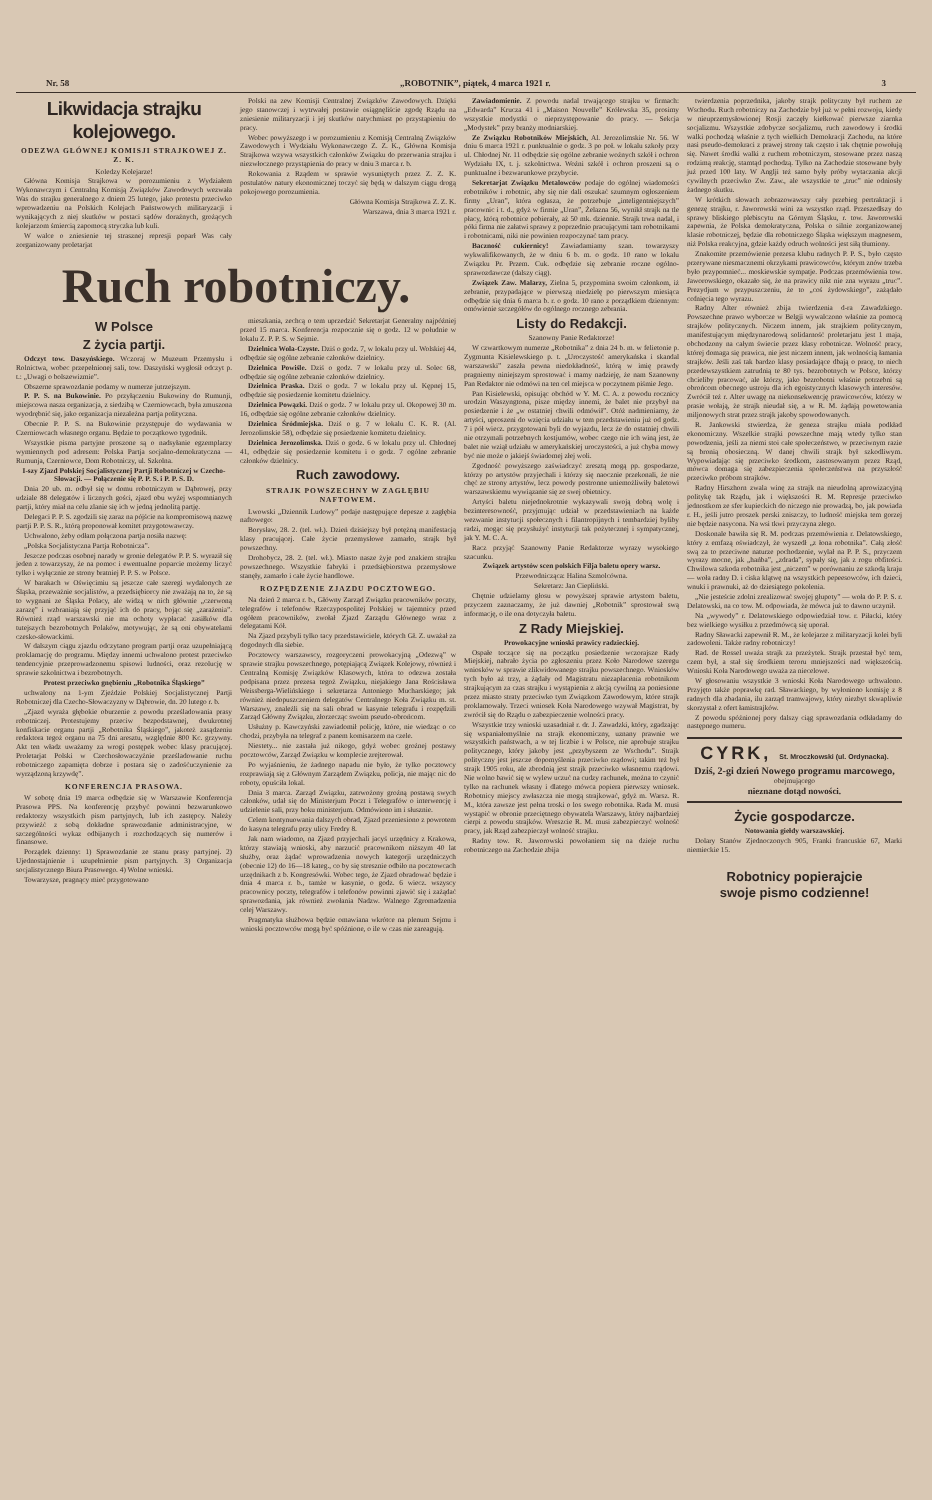Nr. 58 „ROBOTNIK”, piątek, 4 marca 1921 r. 3
Likwidacja strajku kolejowego.
ODEZWA GŁÓWNEJ KOMISJI STRAJKOWEJ Z. Z. K.
Koledzy Kolejarze!
Główna Komisja Strajkowa w porozumieniu z Wydziałem Wykonawczym i Centralną Komisją Związków Zawodowych wezwała Was do strajku generalnego z dniem 25 lutego, jako protestu przeciwko wprowadzeniu na Polskich Kolejach Państwowych militaryzacji i wynikających z niej skutków w postaci sądów doraźnych, grożących kolejarzom śmiercią zapomocą stryczka lub kuli.
W walce o zniesienie tej strasznej represji poparł Was cały zorganizowany proletarjat
Polski na zew Komisji Centralnej Związków Zawodowych. Dzięki jego stanowczej i wytrwałej postawie osiągnęliście zgodę Rządu na zniesienie militaryzacji i jej skutków natychmiast po przystąpieniu do pracy.
Wobec powyższego i w porozumieniu z Komisją Centralną Związków Zawodowych i Wydziału Wykonawczego Z. Z. K., Główna Komisja Strajkowa wzywa wszystkich członków Związku do przerwania strajku i niezwłocznego przystąpienia do pracy w dniu 3 marca r. b.
Rokowania z Rządem w sprawie wysuniętych przez Z. Z. K. postulatów natury ekonomicznej toczyć się będą w dalszym ciągu drogą pokojowego porozumienia.
Główna Komisja Strajkowa Z. Z. K.
Warszawa, dnia 3 marca 1921 r.
Ruch robotniczy.
W Polsce
Z życia partji.
Odczyt tow. Daszyńskiego. Wczoraj w Muzeum Przemysłu i Rolnictwa, wobec przepełnionej sali, tow. Daszyński wygłosił odczyt p. t.: „Uwagi o bolszewizmie”.
Obszerne sprawozdanie podamy w numerze jutrzejszym.
P. P. S. na Bukowinie. Po przyłączeniu Bukowiny do Rumunji, miejscowa nasza organizacja, z siedzibą w Czerniowcach, była zmuszona wyodrębnić się, jako organizacja niezależna partja polityczna.
Obecnie P. P. S. na Bukowinie przystępuje do wydawania w Czerniowcach własnego organu. Będzie to początkowo tygodnik.
Wszystkie pisma partyjne proszone są o nadsyłanie egzemplarzy wymiennych pod adresem: Polska Partja socjalno-demokratyczna — Rumunja, Czerniowce, Dom Robotniczy, ul. Szkolna.
I-szy Zjazd Polskiej Socjalistycznej Partji Robotniczej w Czecho-Słowacji. — Połączenie się P. P. S. i P. P. S. D.
Dnia 20 ub. m. odbył się w domu robotniczym w Dąbrowej, przy udziale 88 delegatów i licznych gości, zjazd obu wyżej wspomnianych partji, który miał na celu zlanie się ich w jedną jednolitą partję.
Delegaci P. P. S. zgodzili się zaraz na pójście na kompromisową nazwę partji P. P. S. R., którą proponował komitet przygotowawczy.
Uchwalono, żeby odłam połączona partja nosiła nazwę:
„Polska Socjalistyczna Partja Robotnicza”.
Jeszcze podczas osobnej narady w gronie delegatów P. P. S. wyraził się jeden z towarzyszy, że na pomoc i ewentualne poparcie możemy liczyć tylko i wyłącznie ze strony bratniej P. P. S. w Polsce.
W barakach w Oświęcimiu są jeszcze całe szeregi wydalonych ze Śląska, przeważnie socjalistów, a przedsiębiorcy nie zważają na to, że są to wygnani ze Śląska Polacy, ale widzą w nich głównie „czerwoną zarazę” i wzbraniają się przyjąć ich do pracy, bojąc się „zarażenia”. Również rząd warszawski nie ma ochoty wypłacać zasiłków dla tutejszych bezrobotnych Polaków, motywując, że są oni obywatelami czesko-słowackimi.
W dalszym ciągu zjazdu odczytano program partji oraz uzupełniającą proklamację do programu. Między innemi uchwalono protest przeciwko tendencyjnie przeprowadzonemu spisowi ludności, oraz rezolucję w sprawie szkolnictwa i bezrobotnych.
Protest przeciwko gnębieniu „Robotnika Śląskiego”
uchwalony na 1-ym Zjeździe Polskiej Socjalistycznej Partji Robotniczej dla Czecho-Słowaczyzny w Dąbrowie, dn. 20 lutego r. b.
„Zjazd wyraża głębokie oburzenie z powodu prześladowania prasy robotniczej. Protestujemy przeciw bezpodstawnej, dwukrotnej konfiskacie organu partji „Robotnika Śląskiego”, jakoteż zasądzeniu redaktora tegoż organu na 75 dni aresztu, względnie 800 Kc. grzywny. Akt ten władz uważamy za wrogi postępek wobec klasy pracującej. Proletarjat Polski w Czechosłowaczyźnie prześladowanie ruchu robotniczego zapamięta dobrze i postara się o zadośćuczynienie za wyrządzoną krzywdę”.
KONFERENCJA PRASOWA.
W sobotę dnia 19 marca odbędzie się w Warszawie Konferencja Prasowa PPS. Na konferencję przybyć powinni bezwarunkowo redaktorzy wszystkich pism partyjnych, lub ich zastępcy. Należy przywieźć z sobą dokładne sprawozdanie administracyjne, w szczególności wykaz odbijanych i rozchodzących się numerów i finansowe.
Porządek dzienny: 1) Sprawozdanie ze stanu prasy partyjnej. 2) Ujednostajnienie i uzupełnienie pism partyjnych. 3) Organizacja socjalistycznego Biura Prasowego. 4) Wolne wnioski.
Towarzysze, pragnący mieć przygotowano
mieszkania, zechcą o tem uprzedzić Sekretarjat Generalny najpóźniej przed 15 marca. Konferencja rozpocznie się o godz. 12 w południe w lokalu Z. P. P. S. w Sejmie.
Dzielnica Wola-Czyste. Dziś o godz. 7, w lokalu przy ul. Wolskiej 44, odbędzie się ogólne zebranie członków dzielnicy.
Dzielnica Powiśle. Dziś o godz. 7 w lokalu przy ul. Solec 68, odbędzie się ogólne zebranie członków dzielnicy.
Dzielnica Praska. Dziś o godz. 7 w lokalu przy ul. Kępnej 15, odbędzie się posiedzenie komitetu dzielnicy.
Dzielnica Powązki. Dziś o godz. 7 w lokalu przy ul. Okopowej 30 m. 16, odbędzie się ogólne zebranie członków dzielnicy.
Dzielnica Śródmiejska. Dziś o g. 7 w lokalu C. K. R. (Al. Jerozolimskie 58), odbędzie się posiedzenie komitetu dzielnicy.
Dzielnica Jerozolimska. Dziś o godz. 6 w lokalu przy ul. Chłodnej 41, odbędzie się posiedzenie komitetu i o godz. 7 ogólne zebranie członków dzielnicy.
Ruch zawodowy.
STRAJK POWSZECHNY W ZAGŁĘBIU NAFTOWEM.
Lwowski „Dziennik Ludowy” podaje następujące depesze z zagłębia naftowego:
Borysław, 28. 2. (tel. wł.). Dzień dzisiejszy był potężną manifestacją klasy pracującej. Całe życie przemysłowe zamarło, strajk był powszechny.
Drohobycz, 28. 2. (tel. wł.). Miasto nasze żyje pod znakiem strajku powszechnego. Wszystkie fabryki i przedsiębiorstwa przemysłowe stanęły, zamarło i całe życie handlowe.
ROZPĘDZENIE ZJAZDU POCZTOWEGO.
Na dzień 2 marca r. b., Główny Zarząd Związku pracowników poczty, telegrafów i telefonów Rzeczypospolitej Polskiej w tajemnicy przed ogółem pracowników, zwołał Zjazd Zarządu Głównego wraz z delegatami Kół.
Na Zjazd przybyli tylko tacy przedstawiciele, których Gł. Z. uważał za dogodnych dla siebie.
Pocztowcy warszawscy, rozgoryczeni prowokacyjną „Odezwą” w sprawie strajku powszechnego, potępiającą Związek Kolejowy, również i Centralną Komisję Związków Klasowych, która to odezwa została podpisana przez prezesa tegoż Związku, niejakiego Jana Rościsława Weissberga-Wielińskiego i sekretarza Antoniego Mucharskiego; jak również niedopuszczeniem delegatów Centralnego Koła Związku m. st. Warszawy, znaleźli się na sali obrad w kasynie telegrafu i rozpędzili Zarząd Główny Związku, złorzecząc swoim pseudo-obrońcom.
Usłużny p. Kawczyński zawiadomił policję, które, nie wiedząc o co chodzi, przybyła na telegraf z panem komisarzem na czele.
Niestety... nie zastała już nikogo, gdyż wobec groźnej postawy pocztowców, Zarząd Związku w komplecie zrejterował.
Po wyjaśnieniu, że żadnego napadu nie było, że tylko pocztowcy rozprawiają się z Głównym Zarządem Związku, policja, nie mając nic do roboty, opuściła lokal.
Dnia 3 marca. Zarząd Związku, zatrwożony groźną postawą swych członków, udał się do Ministerjum Poczt i Telegrafów o interwencję i udzielenie sali, przy boku ministerjum. Odmówiono im i słusznie.
Celem kontynuowania dalszych obrad, Zjazd przeniesiono z powrotem do kasyna telegrafu przy ulicy Fredry 8.
Jak nam wiadomo, na Zjazd przyjechali jacyś urzędnicy z Krakowa, którzy stawiają wnioski, aby narzucić pracownikom niższym 40 lat służby, oraz żądać wprowadzenia nowych kategorji urzędniczych (obecnie 12) do 16—18 kateg., co by się stresznie odbiło na pocztowcach urzędnikach z b. Kongresówki. Wobec tego, że Zjazd obradować będzie i dnia 4 marca r. b., tamże w kasynie, o godz. 6 wiecz. wszyscy pracownicy poczty, telegrafów i telefonów powinni zjawić się i zażądać sprawozdania, jak również zwołania Nadzw. Walnego Zgromadzenia celej Warszawy.
Pragmatyka służbowa będzie omawiana wkrótce na plenum Sejmu i wnioski pocztowców mogą być spóźnione, o ile w czas nie zareagują.
Zawiadomienie. Z powodu nadal trwającego strajku w firmach: „Edwarda” Krucza 41 i „Maison Nouvelle” Królewska 35, prosimy wszystkie modystki o nieprzystępowanie do pracy. — Sekcja „Modystek” przy branży modniarskiej.
Ze Związku Robotników Miejskich, Al. Jerozolimskie Nr. 56. W dniu 6 marca 1921 r. punktualnie o godz. 3 po poł. w lokalu szkoły przy ul. Chłodnej Nr. 11 odbędzie się ogólne zebranie woźnych szkół i ochron Wydziału IX, t. j. szkolnictwa. Woźni szkół i ochron proszeni są o punktualne i bezwarunkowe przybycie.
Sekretarjat Związku Metalowców podaje do ogólnej wiadomości robotników i robotnic, aby się nie dali oszukać szumnym ogłoszeniem firmy „Uran”, która ogłasza, że potrzebuje „inteligentniejszych” pracownic i t. d., gdyż w firmie „Uran”, Żelazna 56, wynikł strajk na tle płacy, którą robotnice pobierały, aż 50 mk. dziennie. Strajk trwa nadal, i póki firma nie załatwi sprawy z poprzednio pracującymi tam robotnikami i robotnicami, niki nie powinien rozpoczynać tam pracy.
Baczność cukiernicy! Zawiadamiamy szan. towarzyszy wykwalifikowanych, że w dniu 6 b. m. o godz. 10 rano w lokalu Związku Pr. Przem. Cuk. odbędzie się zebranie roczne ogólno-sprawozdawcze (dalszy ciąg).
Związek Zaw. Malarzy, Zielna 5, przypomina swoim członkom, iż zebranie, przypadające w pierwszą niedzielę po pierwszym miesiąca odbędzie się dnia 6 marca b. r. o godz. 10 rano z porządkiem dziennym: omówienie szczegółów do ogólnego rocznego zebrania.
Listy do Redakcji.
Szanowny Panie Redaktorze!
W czwartkowym numerze „Robotnika” z dnia 24 b. m. w felietonie p. Zygmunta Kisielewskiego p. t. „Uroczystość amerykańska i skandal warszawski” zaszła pewna niedokładność, którą w imię prawdy pragniemy niniejszym sprostować i mamy nadzieję, że nam Szanowny Pan Redaktor nie odmówi na ten cel miejsca w poczytnem piśmie Jego.
Pan Kisielewski, opisując obchód w Y. M. C. A. z powodu rocznicy urodzin Waszyngtona, pisze między innemi, że balet nie przybył na posiedzenie i że „w ostatniej chwili odmówił”. Otóż nadmieniamy, że artyści, uproszeni do wzięcia udziału w tem przedstawieniu już od godz. 7 i pół wiecz. przygotowani byli do wyjazdu, lecz że do ostatniej chwili nie otrzymali potrzebnych kostjumów, wobec czego nie ich winą jest, że balet nie wziął udziału w amerykańskiej uroczystości, a już chyba mowy być nie może o jakiejś świadomej złej woli.
Zgodność powyższego zaświadczyć zresztą mogą pp. gospodarze, którzy po artystów przyjechali i którzy się naocznie przekonali, że nie chęć ze strony artystów, lecz powody postronne uniemożliwiły baletowi warszawskiemu wywiązanie się ze swej obietnicy.
Artyści baletu niejednokrotnie wykazywali swoją dobrą wolę i bezinteresowność, przyjmując udział w przedstawieniach na każde wezwanie instytucji społecznych i filantropijnych i tembardziej byliby radzi, mogąc się przysłużyć instytucji tak pożytecznej i sympatycznej, jak Y. M. C. A.
Racz przyjąć Szanowny Panie Redaktorze wyrazy wysokiego szacunku.
Związek artystów scen polskich Filja baletu opery warsz.
Przewodnicząca: Halina Szmolcówna.
Sekretarz: Jan Ciepliński.
Chętnie udzielamy głosu w powyższej sprawie artystom baletu, przyczem zaznaczamy, że już dawniej „Robotnik” sprostował swą informację, o ile ona dotyczyła baletu.
Z Rady Miejskiej.
Prowokacyjne wnioski prawicy radzieckiej.
Ospałe toczące się na początku posiedzenie wczorajsze Rady Miejskiej, nabrało życia po zgłoszeniu przez Koło Narodowe szeregu wniosków w sprawie zlikwidowanego strajku powszechnego. Wniosków tych było aż trzy, a żądały od Magistratu niezapłacenia robotnikom strajkującym za czas strajku i wystąpienia z akcją cywilną za poniesione przez miasto straty przeciwko tym Związkom Zawodowym, które strajk proklamowały. Trzeci wniosek Koła Narodowego wzywał Magistrat, by zwrócił się do Rządu o zabezpieczenie wolności pracy.
Wszystkie trzy wnioski uzasadniał r. dr. J. Zawadzki, który, zgadzając się wspaniałomyślnie na strajk ekonomiczny, uznany prawnie we wszystkich państwach, a w tej liczbie i w Polsce, nie aprobuje strajku politycznego, który jakoby jest „przybyszem ze Wschodu”. Strajk polityczny jest jeszcze dopomyślenia przeciwko rządowi; takim też był strajk 1905 roku, ale zbrodnią jest strajk przeciwko własnemu rządowi. Nie wolno bawić się w wylew uczuć na cudzy rachunek, można to czynić tylko na rachunek własny i dlatego mówca popiera pierwszy wniosek. Robotnicy miejscy zwłaszcza nie mogą strajkować, gdyż m. Warsz. R. M., która zawsze jest pełna troski o los swego robotnika. Rada M. musi wystąpić w obronie przeciętnego obywatela Warszawy, który najbardziej cierpi z powodu strajków. Wreszcie R. M. musi zabezpieczyć wolność pracy, jak Rząd zabezpieczył wolność strajku.
Radny tow. R. Jaworowski powołaniem się na dzieje ruchu robotniczego na Zachodzie zbija
twierdzenia poprzednika, jakoby strajk polityczny był ruchem ze Wschodu. Ruch robotniczy na Zachodzie był już w pełni rozwoju, kiedy w nieuprzemysłowionej Rosji zaczęły kiełkować pierwsze ziarnka socjalizmu. Wszystkie zdobycze socjalizmu, ruch zawodowy i środki walki pochodzą właśnie z tych wielkich Demokracji Zachodu, na które nasi pseudo-demokraci z prawej strony tak często i tak chętnie powołują się. Nawet środki walki z ruchem robotniczym, stosowane przez naszą rodzimą reakcję, stamtąd pochodzą. Tylko na Zachodzie stosowane były już przed 100 laty. W Anglji też samo były próby wytaczania akcji cywilnych przeciwko Zw. Zaw., ale wszystkie te „truc” nie odniosły żadnego skutku.
W krótkich słowach zobrazowawszy cały przebieg pertraktacji i genezę strajku, r. Jaworowski wini za wszystko rząd. Przeszedłszy do sprawy bliskiego plebiscytu na Górnym Śląsku, r. tow. Jaworowski zapewnia, że Polska demokratyczna, Polska o silnie zorganizowanej klasie robotniczej, będzie dla robotniczego Śląska większym magnesem, niż Polska reakcyjna, gdzie każdy odruch wolności jest siłą tłumiony.
Znakomite przemówienie prezesa klubu radnych P. P. S., było często przerywane niesmacznemi okrzykami prawicowców, którym znów trzeba było przypomnieć... moskiewskie sympatje. Podczas przemówienia tow. Jaworowskiego, okazało się, że na prawicy nikt nie zna wyrazu „truc”. Prezydjum w przypuszczeniu, że to „coś żydowskiego”, zażądało cofnięcia tego wyrazu.
Radny Alter również zbija twierdzenia d-ra Zawadzkiego. Powszechne prawo wyborcze w Belgji wywalczono właśnie za pomocą strajków politycznych. Niczem innem, jak strajkiem politycznym, manifestującym międzynarodową solidarność proletarjatu jest 1 maja, obchodzony na całym świecie przez klasy robotnicze. Wolność pracy, której domaga się prawica, nie jest niczem innem, jak wolnością łamania strajków. Jeśli zaś tak bardzo klasy posiadające dbają o pracę, to niech przedewszystkiem zatrudnią te 80 tys. bezrobotnych w Polsce, którzy chcieliby pracować, ale którzy, jako bezrobotni właśnie potrzebni są obrońcom obecnego ustroju dla ich egoistycznych klasowych interesów. Zwrócił też r. Alter uwagę na niekonsekwencję prawicowców, którzy w prasie wołają, że strajk nieudał się, a w R. M. żądają powetowania miljonowych strat przez strajk jakoby spowodowanych.
R. Jankowski stwierdza, że geneza strajku miała podkład ekonomiczny. Wszelkie strajki powszechne mają wtedy tylko stan powodzenia, jeśli za niemi stoi całe społeczeństwo, w przeciwnym razie są bronią obosieczną. W danej chwili strajk był szkodliwym. Wypowiadając się przeciwko środkom, zastosowanym przez Rząd, mówca domaga się zabezpieczenia społeczeństwa na przyszłość przeciwko próbom strajków.
Radny Hirszhorn zwala winę za strajk na nieudolną aprowizacyjną politykę tak Rządu, jak i większości R. M. Represje przeciwko jednostkom ze sfer kupieckich do niczego nie prowadzą, bo, jak powiada r. H., jeśli jutro proszek perski zniszczy, to ludność miejska tem gorzej nie będzie nasycona. Na wsi tkwi przyczyna złego.
Doskonale bawiła się R. M. podczas przemówienia r. Delatowskiego, który z emfazą oświadczył, że wyszedł „z łona robotnika”. Całą złość swą za to przeciwne naturze pochodzenie, wylał na P. P. S., przyczem wyrazy mocne, jak „hańba”, „zdrada”, sypały się, jak z rogu obfitości. Chwilowa szkoda robotnika jest „niczem” w porównaniu ze szkodą kraju — woła radny D. i ciska klątwę na wszystkich pepeesowców, ich dzieci, wnuki i prawnuki, aż do dziesiątego pokolenia.
„Nie jesteście zdolni zrealizować swojej głupoty” — woła do P. P. S. r. Delatowski, na co tow. M. odpowiada, że mówca już to dawno uczynił.
Na „wywody” r. Delatowskiego odpowiedział tow. r. Piłacki, który bez wielkiego wysiłku z przedmówcą się uporał.
Radny Sławacki zapewnił R. M., że kolejarze z militaryzacji kolei byli zadowoleni. Także radny robotniczy!
Rad. de Rossel uważa strajk za przeżytek. Strajk przestał być tem, czem był, a stał się środkiem teroru mniejszości nad większością. Wnioski Koła Narodowego uważa za niecelowe.
W głosowaniu wszystkie 3 wnioski Koła Narodowego uchwalono. Przyjęto także poprawkę rad. Sławackiego, by wyłoniono komisję z 8 radnych dla zbadania, ilu zarząd tramwajowy, który niezbyt skwapliwie skorzystał z ofert łamistrajków.
Z powodu spóźnionej pory dalszy ciąg sprawozdania odkładamy do następnego numeru.
CYRK, St. Mroczkowski (ul. Ordynacka).
Dziś, 2-gi dzień Nowego programu marcowego,
obejmującego
nieznane dotąd nowości.
Życie gospodarcze.
Notowania giełdy warszawskiej.
Dolary Stanów Zjednoczonych 905, Franki francuskie 67, Marki niemieckie 15.
Robotnicy popierajcie
swoje pismo codzienne!